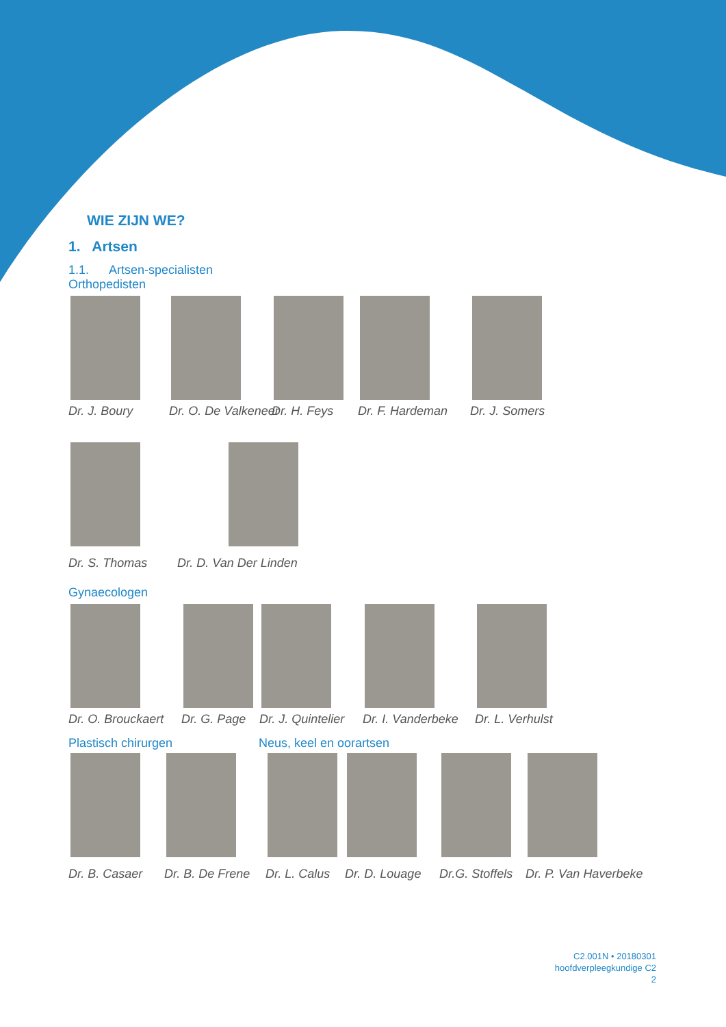WIE ZIJN WE?
1. Artsen
1.1. Artsen-specialisten
Orthopedisten
Dr. J. Boury Dr. O. De Valkeneer
Dr. H. Feys Dr. F. Hardeman Dr. J. Somers
Dr. S. Thomas Dr. D. Van Der Linden
Gynaecologen
Dr. O. Brouckaert Dr. G. Page Dr. J. Quintelier
Dr. I. Vanderbeke Dr. L. Verhulst
Plastisch chirurgen Neus, keel en oorartsen
Dr. B. Casaer Dr. B. De Frene Dr. L. Calus Dr. D. Louage Dr.G. Stoffels
Dr. P. Van Haverbeke
C2.001N • 20180301
hoofdverpleegkundige C2
2